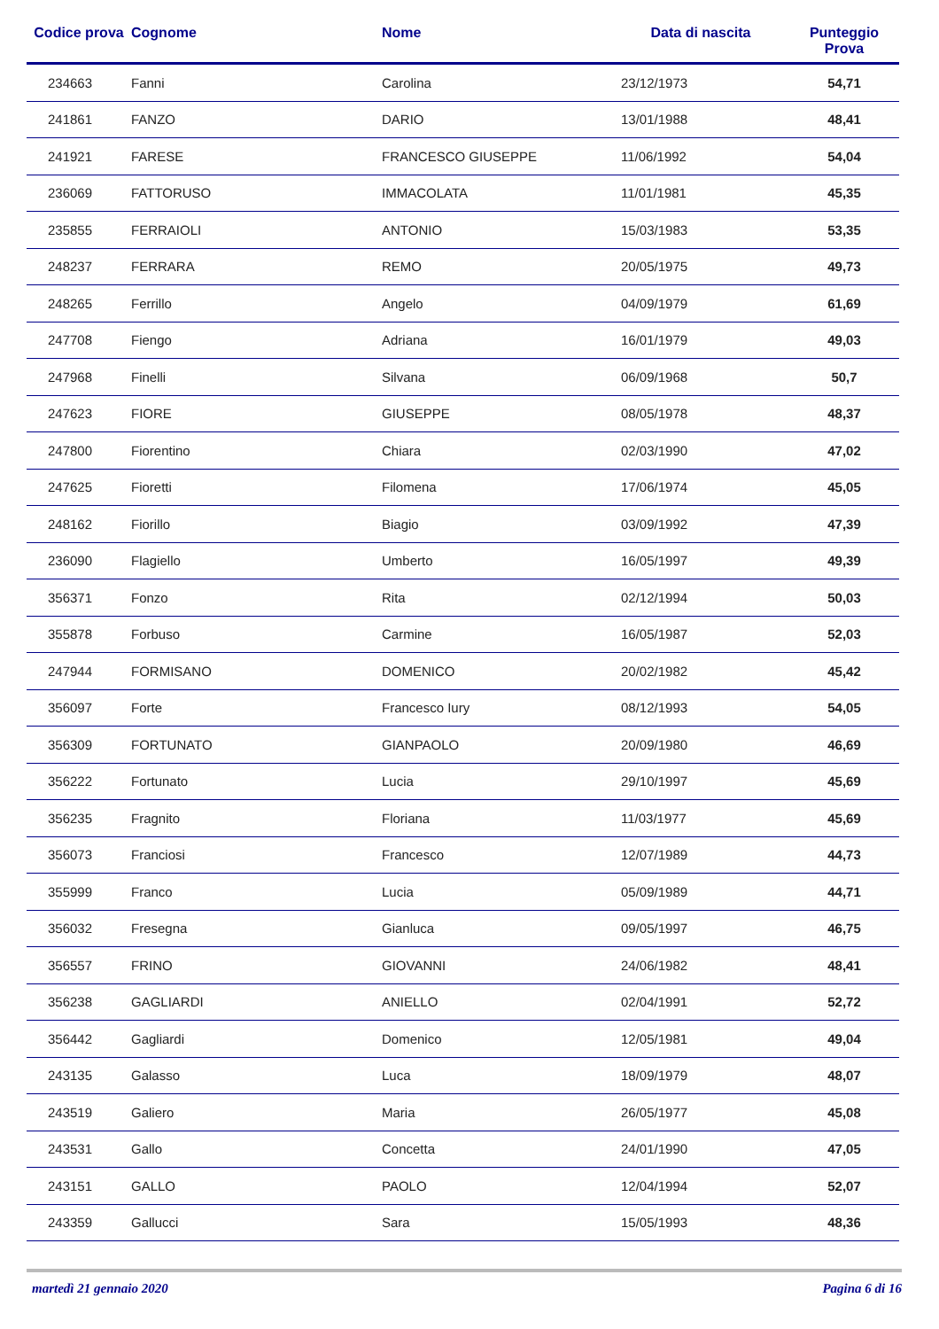| Codice prova | Cognome | Nome | Data di nascita | Punteggio Prova |
| --- | --- | --- | --- | --- |
| 234663 | Fanni | Carolina | 23/12/1973 | 54,71 |
| 241861 | FANZO | DARIO | 13/01/1988 | 48,41 |
| 241921 | FARESE | FRANCESCO GIUSEPPE | 11/06/1992 | 54,04 |
| 236069 | FATTORUSO | IMMACOLATA | 11/01/1981 | 45,35 |
| 235855 | FERRAIOLI | ANTONIO | 15/03/1983 | 53,35 |
| 248237 | FERRARA | REMO | 20/05/1975 | 49,73 |
| 248265 | Ferrillo | Angelo | 04/09/1979 | 61,69 |
| 247708 | Fiengo | Adriana | 16/01/1979 | 49,03 |
| 247968 | Finelli | Silvana | 06/09/1968 | 50,7 |
| 247623 | FIORE | GIUSEPPE | 08/05/1978 | 48,37 |
| 247800 | Fiorentino | Chiara | 02/03/1990 | 47,02 |
| 247625 | Fioretti | Filomena | 17/06/1974 | 45,05 |
| 248162 | Fiorillo | Biagio | 03/09/1992 | 47,39 |
| 236090 | Flagiello | Umberto | 16/05/1997 | 49,39 |
| 356371 | Fonzo | Rita | 02/12/1994 | 50,03 |
| 355878 | Forbuso | Carmine | 16/05/1987 | 52,03 |
| 247944 | FORMISANO | DOMENICO | 20/02/1982 | 45,42 |
| 356097 | Forte | Francesco Iury | 08/12/1993 | 54,05 |
| 356309 | FORTUNATO | GIANPAOLO | 20/09/1980 | 46,69 |
| 356222 | Fortunato | Lucia | 29/10/1997 | 45,69 |
| 356235 | Fragnito | Floriana | 11/03/1977 | 45,69 |
| 356073 | Franciosi | Francesco | 12/07/1989 | 44,73 |
| 355999 | Franco | Lucia | 05/09/1989 | 44,71 |
| 356032 | Fresegna | Gianluca | 09/05/1997 | 46,75 |
| 356557 | FRINO | GIOVANNI | 24/06/1982 | 48,41 |
| 356238 | GAGLIARDI | ANIELLO | 02/04/1991 | 52,72 |
| 356442 | Gagliardi | Domenico | 12/05/1981 | 49,04 |
| 243135 | Galasso | Luca | 18/09/1979 | 48,07 |
| 243519 | Galiero | Maria | 26/05/1977 | 45,08 |
| 243531 | Gallo | Concetta | 24/01/1990 | 47,05 |
| 243151 | GALLO | PAOLO | 12/04/1994 | 52,07 |
| 243359 | Gallucci | Sara | 15/05/1993 | 48,36 |
martedì 21 gennaio 2020 Pagina 6 di 16